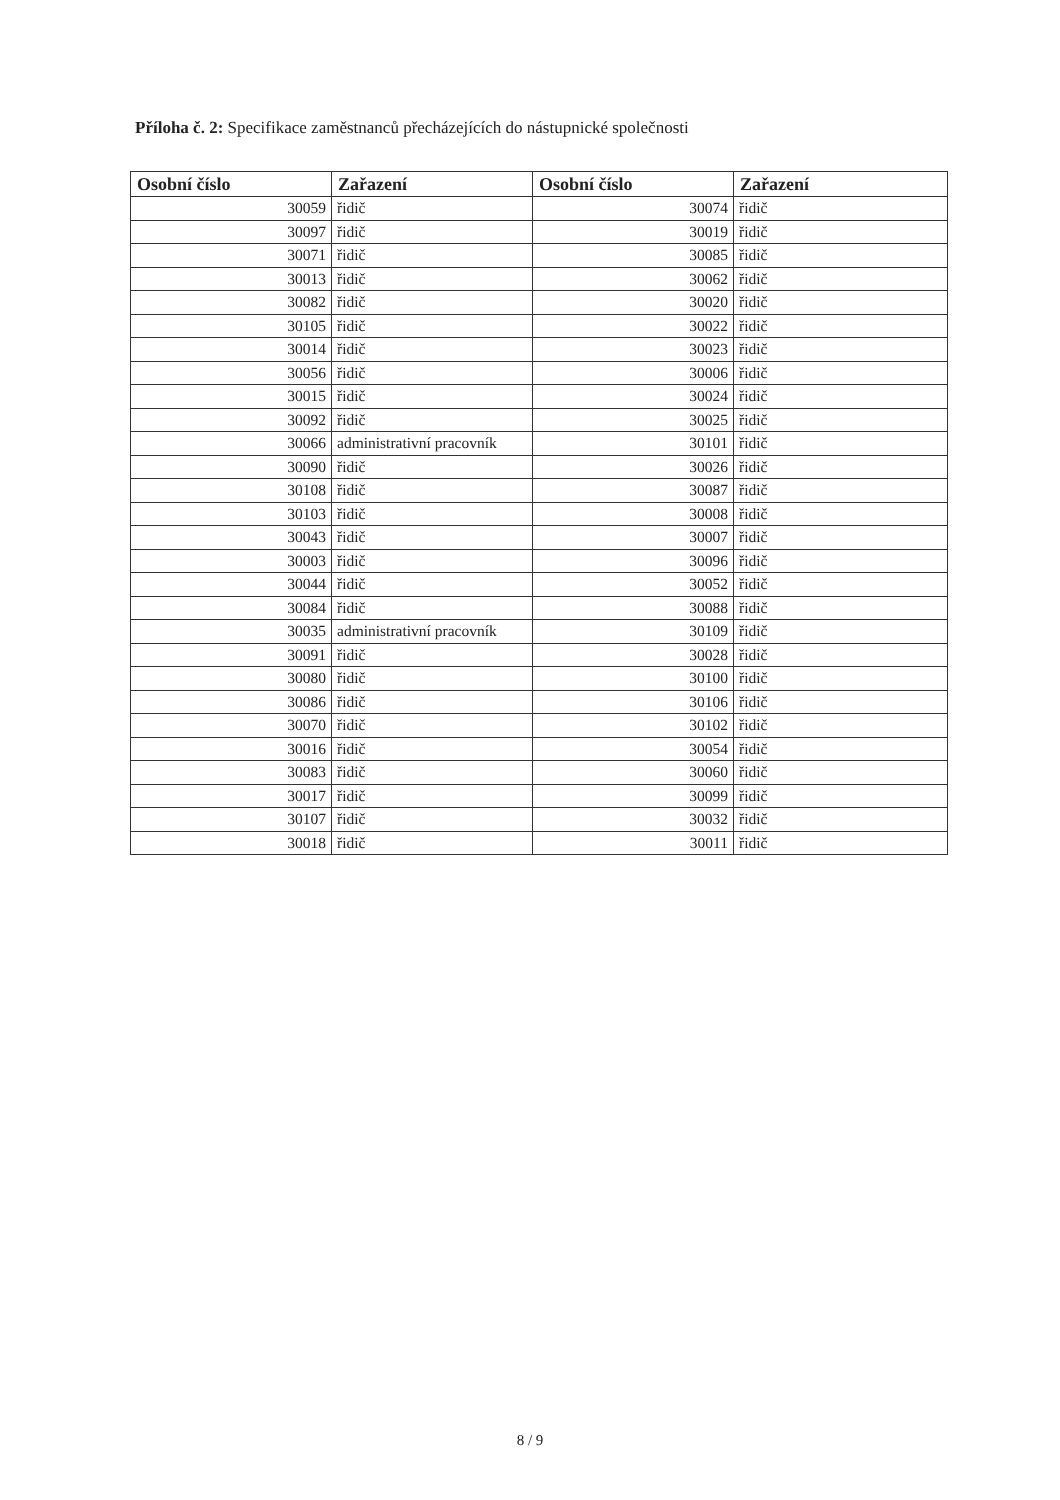Příloha č. 2: Specifikace zaměstnanců přecházejících do nástupnické společnosti
| Osobní číslo | Zařazení | Osobní číslo | Zařazení |
| --- | --- | --- | --- |
| 30059 | řidič | 30074 | řidič |
| 30097 | řidič | 30019 | řidič |
| 30071 | řidič | 30085 | řidič |
| 30013 | řidič | 30062 | řidič |
| 30082 | řidič | 30020 | řidič |
| 30105 | řidič | 30022 | řidič |
| 30014 | řidič | 30023 | řidič |
| 30056 | řidič | 30006 | řidič |
| 30015 | řidič | 30024 | řidič |
| 30092 | řidič | 30025 | řidič |
| 30066 | administrativní pracovník | 30101 | řidič |
| 30090 | řidič | 30026 | řidič |
| 30108 | řidič | 30087 | řidič |
| 30103 | řidič | 30008 | řidič |
| 30043 | řidič | 30007 | řidič |
| 30003 | řidič | 30096 | řidič |
| 30044 | řidič | 30052 | řidič |
| 30084 | řidič | 30088 | řidič |
| 30035 | administrativní pracovník | 30109 | řidič |
| 30091 | řidič | 30028 | řidič |
| 30080 | řidič | 30100 | řidič |
| 30086 | řidič | 30106 | řidič |
| 30070 | řidič | 30102 | řidič |
| 30016 | řidič | 30054 | řidič |
| 30083 | řidič | 30060 | řidič |
| 30017 | řidič | 30099 | řidič |
| 30107 | řidič | 30032 | řidič |
| 30018 | řidič | 30011 | řidič |
8 / 9